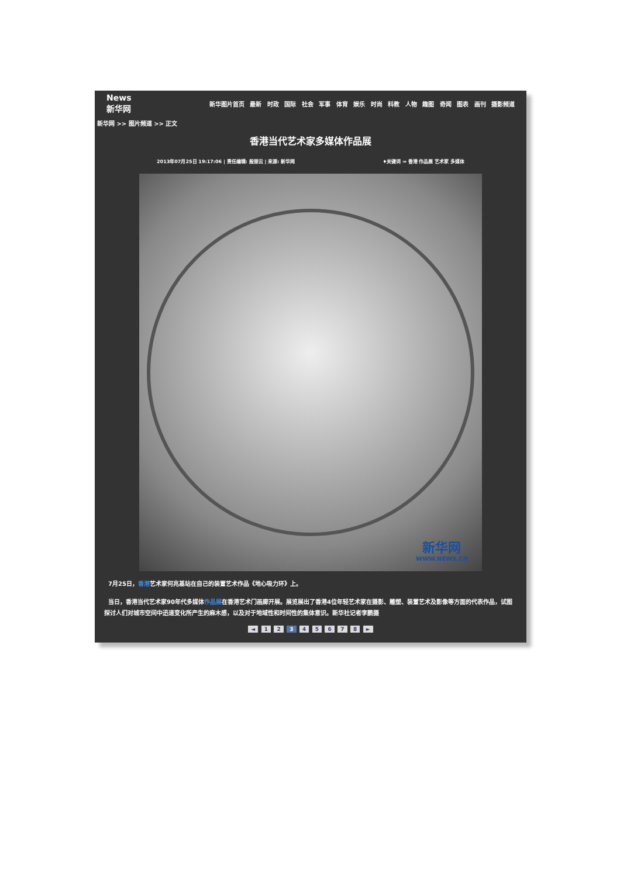News 新华网
新华图片首页 最新 时政 国际 社会 军事 体育 娱乐 时尚 科教 人物 趣图 奇闻 图表 画刊 摄影频道
新华网 >> 图片频道 >> 正文
香港当代艺术家多媒体作品展
2013年07月25日 19:17:06 | 责任编辑: 殷丽云 | 来源: 新华网 ♦关键词 ⇒ 香港 作品展 艺术家 多媒体
新华网
WWW.NEWS.CN
7月25日，香港艺术家何兆基站在自己的装置艺术作品《地心吸力环》上。
当日，香港当代艺术家90年代多媒体作品展在香港艺术门画廊开展。展览展出了香港4位年轻艺术家在摄影、雕塑、装置艺术及影像等方面的代表作品，试图探讨人们对城市空间中迅速变化所产生的麻木感，以及对于地域性和时间性的集体意识。新华社记者李鹏摄
◄ 1 2 3 4 5 6 7 8 ►